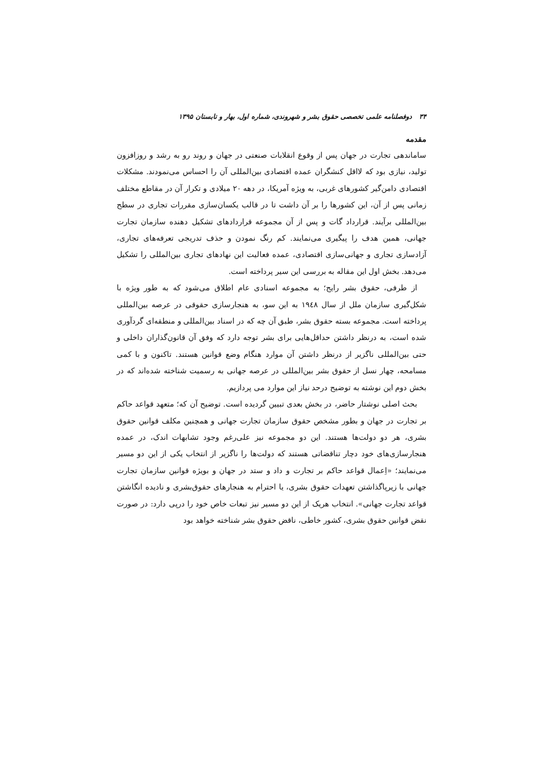۳۴ دوفصلنامه علمی تخصصی حقوق بشر و شهروندی، شماره اول، بهار و تابستان ۱۳۹۵
مقدمه
ساماندهی تجارت در جهان پس از وقوع انقلابات صنعتی در جهان و روند رو به رشد و روزافزون تولید، نیازی بود که لااقل کنشگران عمده اقتصادی بین‌المللی آن را احساس می‌نمودند. مشکلات اقتصادی دامن‌گیر کشورهای غربی، به ویژه آمریکا، در دهه ۲۰ میلادی و تکرار آن در مقاطع مختلف زمانی پس از آن، این کشورها را بر آن داشت تا در قالب یکسان‌سازی مقررات تجاری در سطح بین‌المللی برآیند. قرارداد گات و پس از آن مجموعه قراردادهای تشکیل دهنده سازمان تجارت جهانی، همین هدف را پیگیری می‌نمایند. کم رنگ نمودن و حذف تدریجی تعرفه‌های تجاری، آزادسازی تجاری و جهانی‌سازی اقتصادی، عمده فعالیت این نهادهای تجاری بین‌المللی را تشکیل می‌دهد. بخش اول این مقاله به بررسی این سیر پرداخته است.
از طرفی، حقوق بشر رایج؛ به مجموعه اسنادی عام اطلاق می‌شود که به طور ویژه با شکل‌گیری سازمان ملل از سال ۱۹٤۸ به این سو، به هنجارسازی حقوقی در عرصه بین‌المللی پرداخته است. مجموعه بسته حقوق بشر، طبق آن چه که در اسناد بین‌المللی و منطقه‌ای گردآوری شده است، به درنظر داشتن حداقل‌هایی برای بشر توجه دارد که وفق آن قانون‌گذاران داخلی و حتی بین‌المللی ناگزیر از درنظر داشتن آن موارد هنگام وضع قوانین هستند. تاکنون و با کمی مسامحه، چهار نسل از حقوق بشر بین‌المللی در عرصه جهانی به رسمیت شناخته شده‌اند که در بخش دوم این نوشته به توضیح درحد نیاز این موارد می پردازیم.
بحث اصلی نوشتار حاضر، در بخش بعدی تبیین گردیده است. توضیح آن که؛ متعهد قواعد حاکم بر تجارت در جهان و بطور مشخص حقوق سازمان تجارت جهانی و همچنین مکلف قوانین حقوق بشری، هر دو دولت‌ها هستند. این دو مجموعه نیز علی‌رغم وجود تشابهات اندک، در عمده هنجارسازی‌های خود دچار تناقضاتی هستند که دولت‌ها را ناگزیر از انتخاب یکی از این دو مسیر می‌نمایند؛ «اِعمال قواعد حاکم بر تجارت و داد و ستد در جهان و بویژه قوانین سازمان تجارت جهانی با زیرپاگذاشتن تعهدات حقوق بشری، یا احترام به هنجارهای حقوق‌بشری و نادیده انگاشتن قواعد تجارت جهانی». انتخاب هریک از این دو مسیر نیز تبعات خاص خود را درپی دارد: در صورت نقض قوانین حقوق بشری، کشور خاطی، ناقض حقوق بشر شناخته خواهد بود